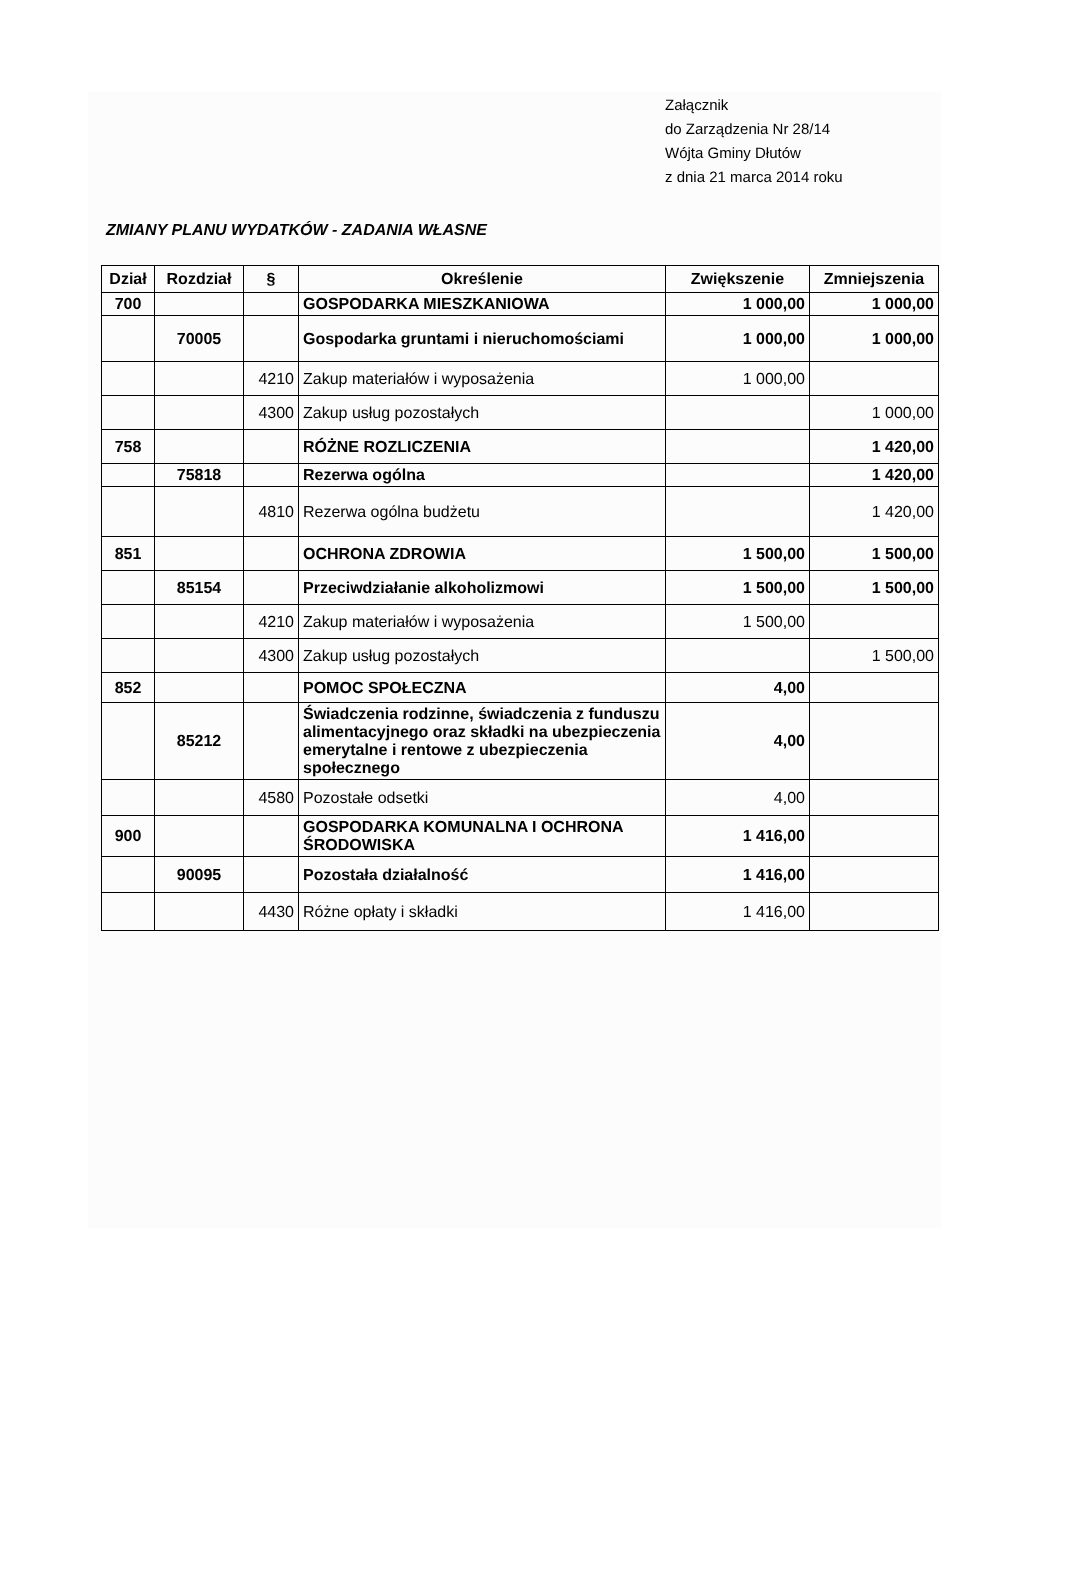Załącznik
do Zarządzenia Nr 28/14
Wójta Gminy Dłutów
z dnia 21 marca 2014 roku
ZMIANY PLANU WYDATKÓW - ZADANIA WŁASNE
| Dział | Rozdział | § | Określenie | Zwiększenie | Zmniejszenia |
| --- | --- | --- | --- | --- | --- |
| 700 | | | GOSPODARKA MIESZKANIOWA | 1 000,00 | 1 000,00 |
| | 70005 | | Gospodarka gruntami i nieruchomościami | 1 000,00 | 1 000,00 |
| | | 4210 | Zakup materiałów i wyposażenia | 1 000,00 | |
| | | 4300 | Zakup usług pozostałych | | 1 000,00 |
| 758 | | | RÓŻNE ROZLICZENIA | | 1 420,00 |
| | 75818 | | Rezerwa ogólna | | 1 420,00 |
| | | 4810 | Rezerwa ogólna budżetu | | 1 420,00 |
| 851 | | | OCHRONA ZDROWIA | 1 500,00 | 1 500,00 |
| | 85154 | | Przeciwdziałanie alkoholizmowi | 1 500,00 | 1 500,00 |
| | | 4210 | Zakup materiałów i wyposażenia | 1 500,00 | |
| | | 4300 | Zakup usług pozostałych | | 1 500,00 |
| 852 | | | POMOC SPOŁECZNA | 4,00 | |
| | 85212 | | Świadczenia rodzinne, świadczenia z funduszu alimentacyjnego oraz składki na ubezpieczenia emerytalne i rentowe z ubezpieczenia społecznego | 4,00 | |
| | | 4580 | Pozostałe odsetki | 4,00 | |
| 900 | | | GOSPODARKA KOMUNALNA I OCHRONA ŚRODOWISKA | 1 416,00 | |
| | 90095 | | Pozostała działalność | 1 416,00 | |
| | | 4430 | Różne opłaty i składki | 1 416,00 | |